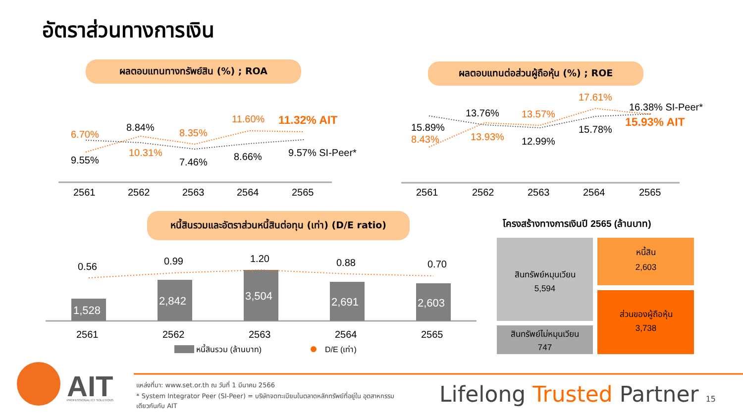อัตราส่วนทางการเงิน
ผลตอบแทนทางทรัพย์สิน (%) ; ROA ผลตอบแทนต่อส่วนผู้ถือหุ้น (%) ; ROE
หนี้สินรวมและอัตราส่วนหนี้สินต่อทุน (เท่า) (D/E ratio)
6.70%
9.55%
8.84%
10.31%
8.35%
7.46%
11.60%
8.66%
11.32% AIT
9.57% SI-Peer*
2561
2562
2563
2564
2565
15.89%
8.43%
13.76%
13.93%
13.57%
12.99%
17.61%
15.78%
16.38% SI-Peer*
15.93% AIT
2561
2562
2563
2564
2565
1,528
2,842
3,504
2,691
2,603
0.56
0.99
1.20
0.88
0.70
2561
2562
2563
2564
2565
หนี้สินรวม (ล้านบาท)
D/E (เท่า)
สินทรัพย์หมุนเวียน
5,594
สินทรัพย์ไม่หมุนเวียน
747
หนี้สิน
2,603
ส่วนของผู้ถือหุ้น
3,738
โครงสร้างทางการเงินปี 2565 (ล้านบาท)
AIT
PROFESSIONAL ICT SOLUTIONS
แหล่งที่มา: www.set.or.th ณ วันที่ 1 มีนาคม 2566
* System Integrator Peer (SI-Peer) = บริษัทจดทะเบียนในตลาดหลักทรัพย์ที่อยู่ใน อุตสาหกรรมเดียวกันกับ AIT
Lifelong Trusted Partner 15